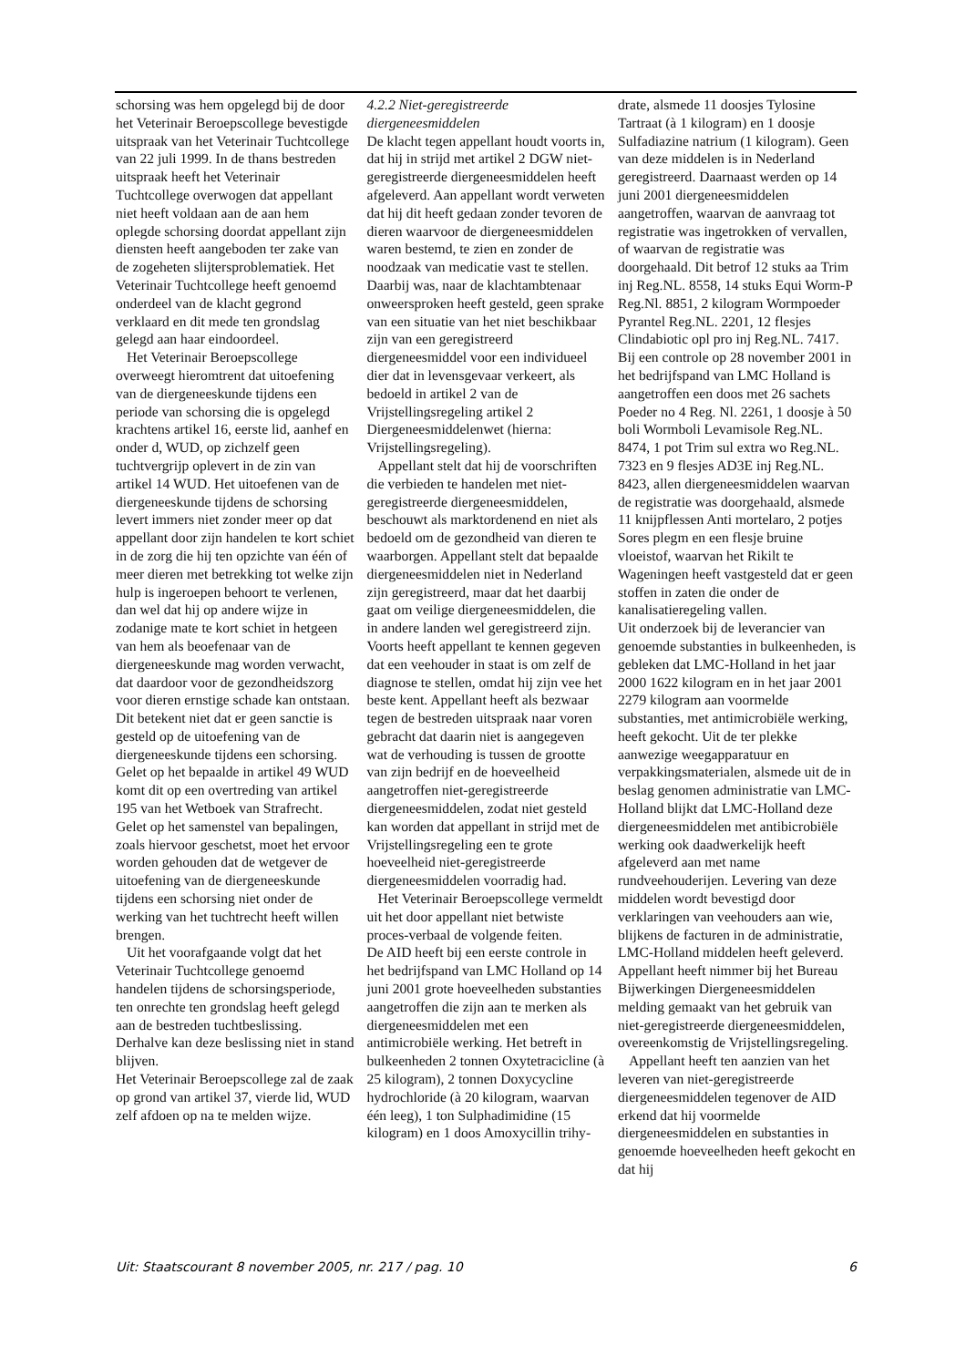schorsing was hem opgelegd bij de door het Veterinair Beroepscollege bevestigde uitspraak van het Veterinair Tuchtcollege van 22 juli 1999. In de thans bestreden uitspraak heeft het Veterinair Tuchtcollege overwogen dat appellant niet heeft voldaan aan de aan hem oplegde schorsing doordat appellant zijn diensten heeft aangeboden ter zake van de zogeheten slijtersproblematiek. Het Veterinair Tuchtcollege heeft genoemd onderdeel van de klacht gegrond verklaard en dit mede ten grondslag gelegd aan haar eindoordeel.
Het Veterinair Beroepscollege overweegt hieromtrent dat uitoefening van de diergeneeskunde tijdens een periode van schorsing die is opgelegd krachtens artikel 16, eerste lid, aanhef en onder d, WUD, op zichzelf geen tuchtvergrijp oplevert in de zin van artikel 14 WUD. Het uitoefenen van de diergeneeskunde tijdens de schorsing levert immers niet zonder meer op dat appellant door zijn handelen te kort schiet in de zorg die hij ten opzichte van één of meer dieren met betrekking tot welke zijn hulp is ingeroepen behoort te verlenen, dan wel dat hij op andere wijze in zodanige mate te kort schiet in hetgeen van hem als beoefenaar van de diergeneeskunde mag worden verwacht, dat daardoor voor de gezondheidszorg voor dieren ernstige schade kan ontstaan. Dit betekent niet dat er geen sanctie is gesteld op de uitoefening van de diergeneeskunde tijdens een schorsing. Gelet op het bepaalde in artikel 49 WUD komt dit op een overtreding van artikel 195 van het Wetboek van Strafrecht. Gelet op het samenstel van bepalingen, zoals hiervoor geschetst, moet het ervoor worden gehouden dat de wetgever de uitoefening van de diergeneeskunde tijdens een schorsing niet onder de werking van het tuchtrecht heeft willen brengen.
Uit het voorafgaande volgt dat het Veterinair Tuchtcollege genoemd handelen tijdens de schorsingsperiode, ten onrechte ten grondslag heeft gelegd aan de bestreden tuchtbeslissing. Derhalve kan deze beslissing niet in stand blijven.
Het Veterinair Beroepscollege zal de zaak op grond van artikel 37, vierde lid, WUD zelf afdoen op na te melden wijze.
4.2.2 Niet-geregistreerde diergeneesmiddelen
De klacht tegen appellant houdt voorts in, dat hij in strijd met artikel 2 DGW niet-geregistreerde diergeneesmiddelen heeft afgeleverd. Aan appellant wordt verweten dat hij dit heeft gedaan zonder tevoren de dieren waarvoor de diergeneesmiddelen waren bestemd, te zien en zonder de noodzaak van medicatie vast te stellen. Daarbij was, naar de klachtambtenaar onweersproken heeft gesteld, geen sprake van een situatie van het niet beschikbaar zijn van een geregistreerd diergeneesmiddel voor een individueel dier dat in levensgevaar verkeert, als bedoeld in artikel 2 van de Vrijstellingsregeling artikel 2 Diergeneesmiddelenwet (hierna: Vrijstellingsregeling).
Appellant stelt dat hij de voorschriften die verbieden te handelen met niet-geregistreerde diergeneesmiddelen, beschouwt als marktordenend en niet als bedoeld om de gezondheid van dieren te waarborgen. Appellant stelt dat bepaalde diergeneesmiddelen niet in Nederland zijn geregistreerd, maar dat het daarbij gaat om veilige diergeneesmiddelen, die in andere landen wel geregistreerd zijn. Voorts heeft appellant te kennen gegeven dat een veehouder in staat is om zelf de diagnose te stellen, omdat hij zijn vee het beste kent. Appellant heeft als bezwaar tegen de bestreden uitspraak naar voren gebracht dat daarin niet is aangegeven wat de verhouding is tussen de grootte van zijn bedrijf en de hoeveelheid aangetroffen niet-geregistreerde diergeneesmiddelen, zodat niet gesteld kan worden dat appellant in strijd met de Vrijstellingsregeling een te grote hoeveelheid niet-geregistreerde diergeneesmiddelen voorradig had.
Het Veterinair Beroepscollege vermeldt uit het door appellant niet betwiste proces-verbaal de volgende feiten.
De AID heeft bij een eerste controle in het bedrijfspand van LMC Holland op 14 juni 2001 grote hoeveelheden substanties aangetroffen die zijn aan te merken als diergeneesmiddelen met een antimicrobiële werking. Het betreft in bulkeenheden 2 tonnen Oxytetracicline (à 25 kilogram), 2 tonnen Doxycycline hydrochloride (à 20 kilogram, waarvan één leeg), 1 ton Sulphadimidine (15 kilogram) en 1 doos Amoxycillin trihy-
drate, alsmede 11 doosjes Tylosine Tartraat (à 1 kilogram) en 1 doosje Sulfadiazine natrium (1 kilogram). Geen van deze middelen is in Nederland geregistreerd. Daarnaast werden op 14 juni 2001 diergeneesmiddelen aangetroffen, waarvan de aanvraag tot registratie was ingetrokken of vervallen, of waarvan de registratie was doorgehaald. Dit betrof 12 stuks aa Trim inj Reg.NL. 8558, 14 stuks Equi Worm-P Reg.Nl. 8851, 2 kilogram Wormpoeder Pyrantel Reg.NL. 2201, 12 flesjes Clindabiotic opl pro inj Reg.NL. 7417.
Bij een controle op 28 november 2001 in het bedrijfspand van LMC Holland is aangetroffen een doos met 26 sachets Poeder no 4 Reg. Nl. 2261, 1 doosje à 50 boli Wormboli Levamisole Reg.NL. 8474, 1 pot Trim sul extra wo Reg.NL. 7323 en 9 flesjes AD3E inj Reg.NL. 8423, allen diergeneesmiddelen waarvan de registratie was doorgehaald, alsmede 11 knijpflessen Anti mortelaro, 2 potjes Sores plegm en een flesje bruine vloeistof, waarvan het Rikilt te Wageningen heeft vastgesteld dat er geen stoffen in zaten die onder de kanalisatieregeling vallen.
Uit onderzoek bij de leverancier van genoemde substanties in bulkeenheden, is gebleken dat LMC-Holland in het jaar 2000 1622 kilogram en in het jaar 2001 2279 kilogram aan voormelde substanties, met antimicrobiële werking, heeft gekocht. Uit de ter plekke aanwezige weegapparatuur en verpakkingsmaterialen, alsmede uit de in beslag genomen administratie van LMC-Holland blijkt dat LMC-Holland deze diergeneesmiddelen met antibicrobiële werking ook daadwerkelijk heeft afgeleverd aan met name rundveehouderijen. Levering van deze middelen wordt bevestigd door verklaringen van veehouders aan wie, blijkens de facturen in de administratie, LMC-Holland middelen heeft geleverd.
Appellant heeft nimmer bij het Bureau Bijwerkingen Diergeneesmiddelen melding gemaakt van het gebruik van niet-geregistreerde diergeneesmiddelen, overeenkomstig de Vrijstellingsregeling.
Appellant heeft ten aanzien van het leveren van niet-geregistreerde diergeneesmiddelen tegenover de AID erkend dat hij voormelde diergeneesmiddelen en substanties in genoemde hoeveelheden heeft gekocht en dat hij
Uit: Staatscourant 8 november 2005, nr. 217 / pag. 10 6